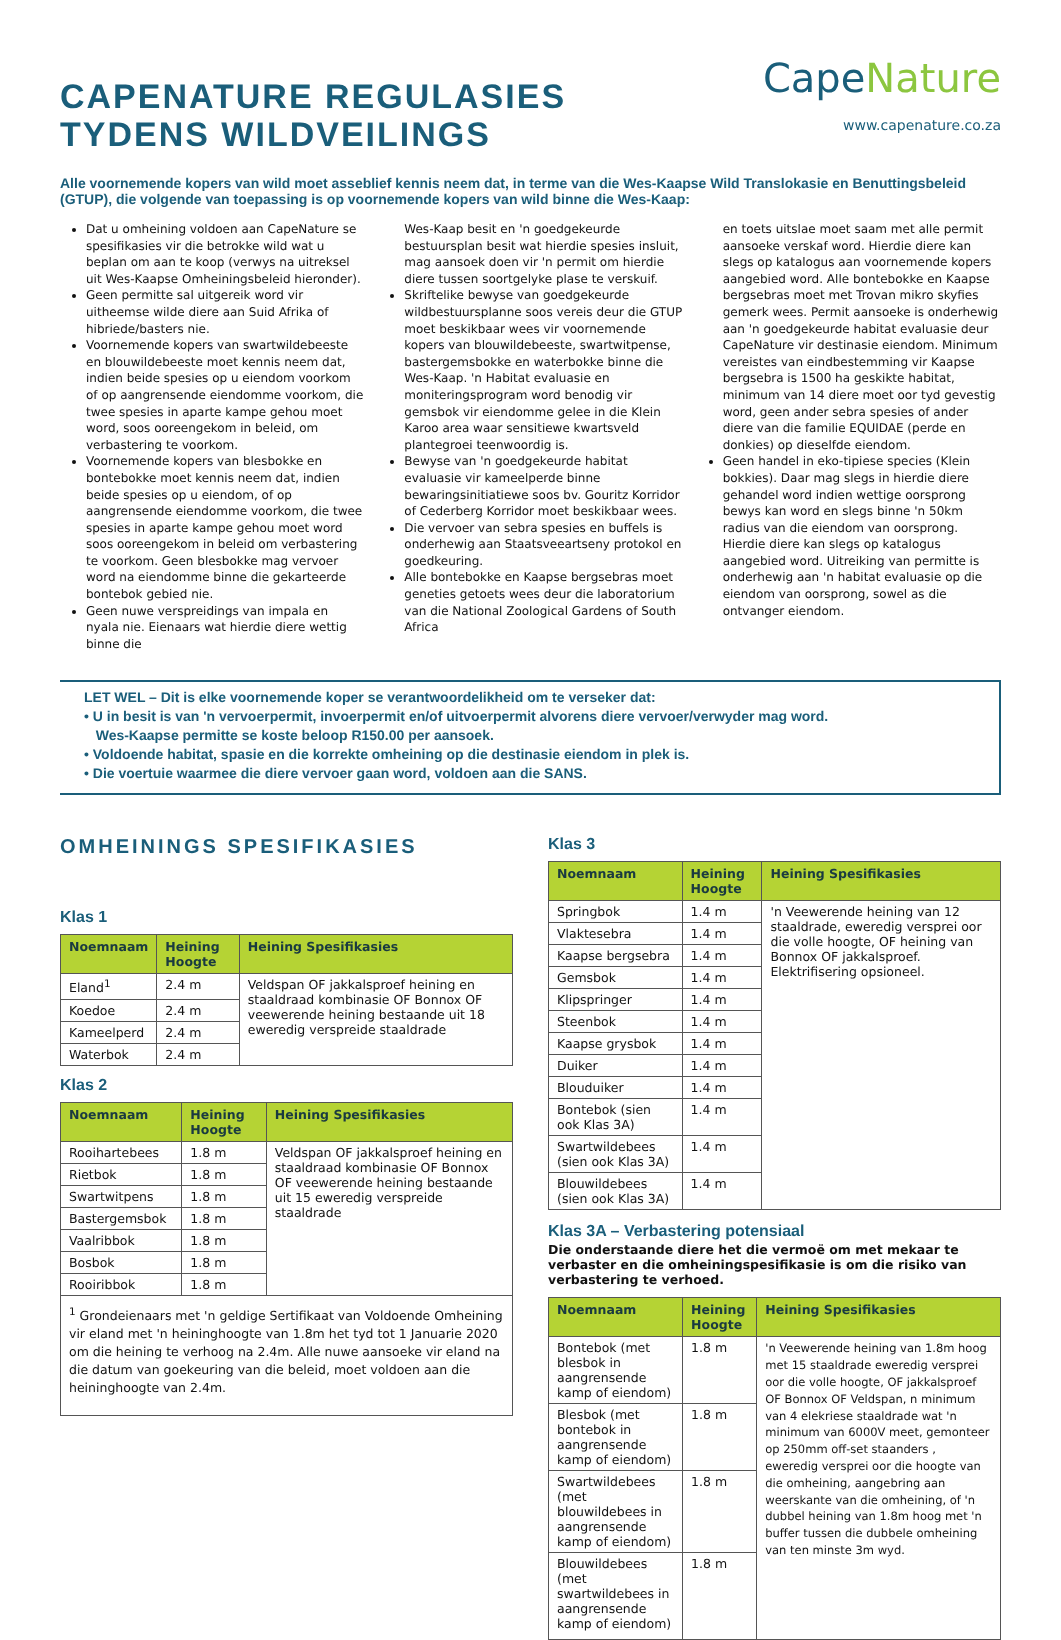CAPENATURE REGULASIES
TYDENS WILDVEILINGS
CapeNature
www.capenature.co.za
Alle voornemende kopers van wild moet asseblief kennis neem dat, in terme van die Wes-Kaapse Wild Translokasie en Benuttingsbeleid (GTUP), die volgende van toepassing is op voornemende kopers van wild binne die Wes-Kaap:
Dat u omheining voldoen aan CapeNature se spesifikasies vir die betrokke wild wat u beplan om aan te koop (verwys na uitreksel uit Wes-Kaapse Omheiningsbeleid hieronder).
Geen permitte sal uitgereik word vir uitheemse wilde diere aan Suid Afrika of hibriede/basters nie.
Voornemende kopers van swartwildebeeste en blouwildebeeste moet kennis neem dat, indien beide spesies op u eiendom voorkom of op aangrensende eiendomme voorkom, die twee spesies in aparte kampe gehou moet word, soos ooreengekom in beleid, om verbastering te voorkom.
Voornemende kopers van blesbokke en bontebokke moet kennis neem dat, indien beide spesies op u eiendom, of op aangrensende eiendomme voorkom, die twee spesies in aparte kampe gehou moet word soos ooreengekom in beleid om verbastering te voorkom. Geen blesbokke mag vervoer word na eiendomme binne die gekarteerde bontebok gebied nie.
Geen nuwe verspreidings van impala en nyala nie. Eienaars wat hierdie diere wettig binne die
Wes-Kaap besit en 'n goedgekeurde bestuursplan besit wat hierdie spesies insluit, mag aansoek doen vir 'n permit om hierdie diere tussen soortgelyke plase te verskuif.
Skriftelike bewyse van goedgekeurde wildbestuursplanne soos vereis deur die GTUP moet beskikbaar wees vir voornemende kopers van blouwildebeeste, swartwitpense, bastergemsbokke en waterbokke binne die Wes-Kaap. 'n Habitat evaluasie en moniteringsprogram word benodig vir gemsbok vir eiendomme gelee in die Klein Karoo area waar sensitiewe kwartsveld plantegroei teenwoordig is.
Bewyse van 'n goedgekeurde habitat evaluasie vir kameelperde binne bewaringsinitiatiewe soos bv. Gouritz Korridor of Cederberg Korridor moet beskikbaar wees.
Die vervoer van sebra spesies en buffels is onderhewig aan Staatsveeartseny protokol en goedkeuring.
Alle bontebokke en Kaapse bergsebras moet geneties getoets wees deur die laboratorium van die National Zoological Gardens of South Africa
en toets uitslae moet saam met alle permit aansoeke verskaf word. Hierdie diere kan slegs op katalogus aan voornemende kopers aangebied word. Alle bontebokke en Kaapse bergsebras moet met Trovan mikro skyfies gemerk wees. Permit aansoeke is onderhewig aan 'n goedgekeurde habitat evaluasie deur CapeNature vir destinasie eiendom. Minimum vereistes van eindbestemming vir Kaapse bergsebra is 1500 ha geskikte habitat, minimum van 14 diere moet oor tyd gevestig word, geen ander sebra spesies of ander diere van die familie EQUIDAE (perde en donkies) op dieselfde eiendom.
Geen handel in eko-tipiese species (Klein bokkies). Daar mag slegs in hierdie diere gehandel word indien wettige oorsprong bewys kan word en slegs binne 'n 50km radius van die eiendom van oorsprong. Hierdie diere kan slegs op katalogus aangebied word. Uitreiking van permitte is onderhewig aan 'n habitat evaluasie op die eiendom van oorsprong, sowel as die ontvanger eiendom.
LET WEL – Dit is elke voornemende koper se verantwoordelikheid om te verseker dat:
• U in besit is van 'n vervoerpermit, invoerpermit en/of uitvoerpermit alvorens diere vervoer/verwyder mag word.
Wes-Kaapse permitte se koste beloop R150.00 per aansoek.
• Voldoende habitat, spasie en die korrekte omheining op die destinasie eiendom in plek is.
• Die voertuie waarmee die diere vervoer gaan word, voldoen aan die SANS.
OMHEININGS SPESIFIKASIES
Klas 1
| Noemnaam | Heining Hoogte | Heining Spesifikasies |
| --- | --- | --- |
| Eland<sup>1</sup> | 2.4 m | Veldspan OF jakkalsproef heining en staaldraad kombinasie OF Bonnox OF veewerende heining bestaande uit 18 eweredig verspreide staaldrade |
| Koedoe | 2.4 m | |
| Kameelperd | 2.4 m | |
| Waterbok | 2.4 m | |
Klas 2
| Noemnaam | Heining Hoogte | Heining Spesifikasies |
| --- | --- | --- |
| Rooihartebees | 1.8 m | Veldspan OF jakkalsproef heining en staaldraad kombinasie OF Bonnox OF veewerende heining bestaande uit 15 eweredig verspreide staaldrade |
| Rietbok | 1.8 m | |
| Swartwitpens | 1.8 m | |
| Bastergemsbok | 1.8 m | |
| Vaalribbok | 1.8 m | |
| Bosbok | 1.8 m | |
| Rooiribbok | 1.8 m | |
| <sup>1</sup> Grondeienaars met 'n geldige Sertifikaat van Voldoende Omheining vir eland met 'n heininghoogte van 1.8m het tyd tot 1 Januarie 2020 om die heining te verhoog na 2.4m. Alle nuwe aansoeke vir eland na die datum van goekeuring van die beleid, moet voldoen aan die heininghoogte van 2.4m. | | |
Klas 3
| Noemnaam | Heining Hoogte | Heining Spesifikasies |
| --- | --- | --- |
| Springbok | 1.4 m | 'n Veewerende heining van 12 staaldrade, eweredig versprei oor die volle hoogte, OF heining van Bonnox OF jakkalsproef. Elektrifisering opsioneel. |
| Vlaktesebra | 1.4 m | |
| Kaapse bergsebra | 1.4 m | |
| Gemsbok | 1.4 m | |
| Klipspringer | 1.4 m | |
| Steenbok | 1.4 m | |
| Kaapse grysbok | 1.4 m | |
| Duiker | 1.4 m | |
| Blouduiker | 1.4 m | |
| Bontebok (sien ook Klas 3A) | 1.4 m | |
| Swartwildebees (sien ook Klas 3A) | 1.4 m | |
| Blouwildebees (sien ook Klas 3A) | 1.4 m | |
Klas 3A – Verbastering potensiaal
Die onderstaande diere het die vermoë om met mekaar te verbaster en die omheiningspesifikasie is om die risiko van verbastering te verhoed.
| Noemnaam | Heining Hoogte | Heining Spesifikasies |
| --- | --- | --- |
| Bontebok (met blesbok in aangrensende kamp of eiendom) | 1.8 m | 'n Veewerende heining van 1.8m hoog met 15 staaldrade eweredig versprei oor die volle hoogte, OF jakkalsproef OF Bonnox OF Veldspan, n minimum van 4 elekriese staaldrade wat 'n minimum van 6000V meet, gemonteer op 250mm off-set staanders , eweredig versprei oor die hoogte van die omheining, aangebring aan weerskante van die omheining, of 'n dubbel heining van 1.8m hoog met 'n buffer tussen die dubbele omheining van ten minste 3m wyd. |
| Blesbok (met bontebok in aangrensende kamp of eiendom) | 1.8 m | |
| Swartwildebees (met blouwildebees in aangrensende kamp of eiendom) | 1.8 m | |
| Blouwildebees (met swartwildebees in aangrensende kamp of eiendom) | 1.8 m | |